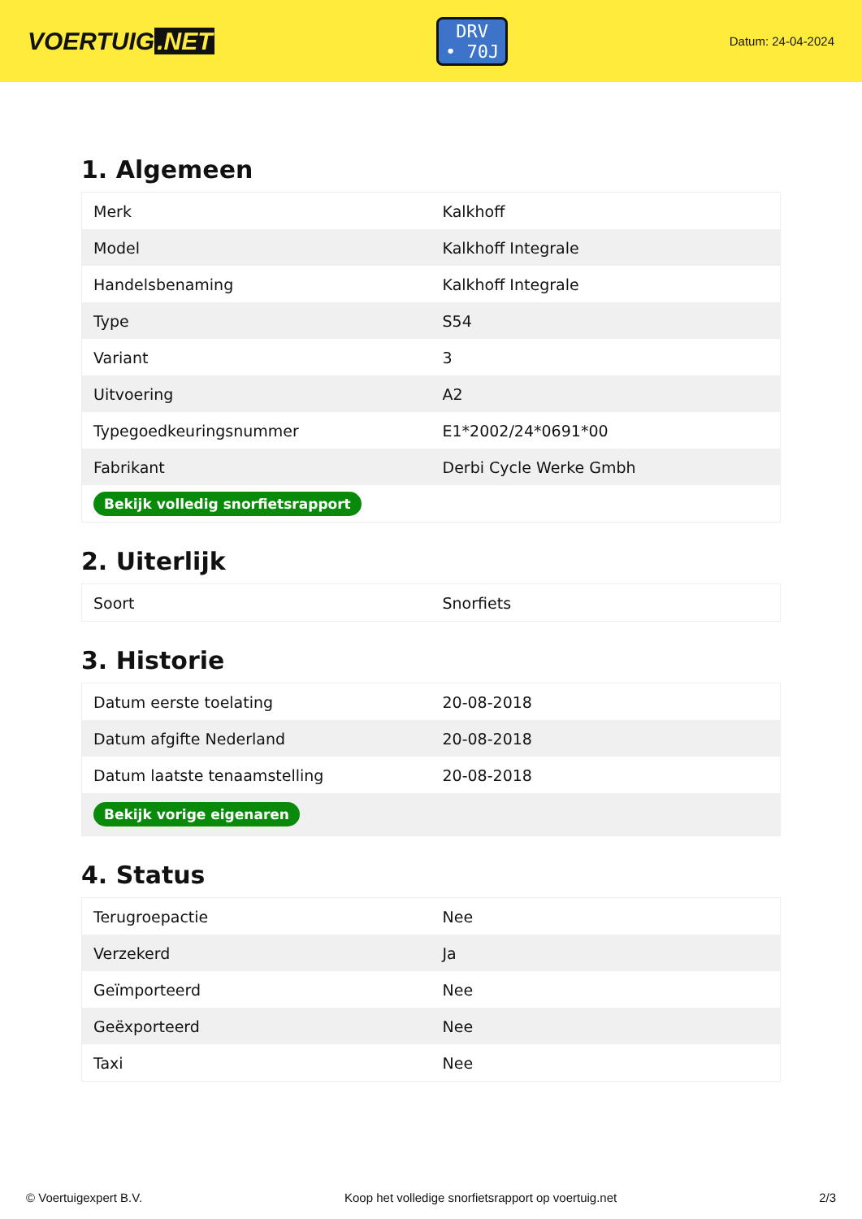VOERTUIG.NET
DRV
• 70J
Datum: 24-04-2024
1. Algemeen
| Merk | Kalkhoff |
| Model | Kalkhoff Integrale |
| Handelsbenaming | Kalkhoff Integrale |
| Type | S54 |
| Variant | 3 |
| Uitvoering | A2 |
| Typegoedkeuringsnummer | E1*2002/24*0691*00 |
| Fabrikant | Derbi Cycle Werke Gmbh |
| Bekijk volledig snorfietsrapport | |
2. Uiterlijk
| Soort | Snorfiets |
3. Historie
| Datum eerste toelating | 20-08-2018 |
| Datum afgifte Nederland | 20-08-2018 |
| Datum laatste tenaamstelling | 20-08-2018 |
| Bekijk vorige eigenaren | |
4. Status
| Terugroepactie | Nee |
| Verzekerd | Ja |
| Geïmporteerd | Nee |
| Geëxporteerd | Nee |
| Taxi | Nee |
© Voertuigexpert B.V. Koop het volledige snorfietsrapport op voertuig.net 2/3